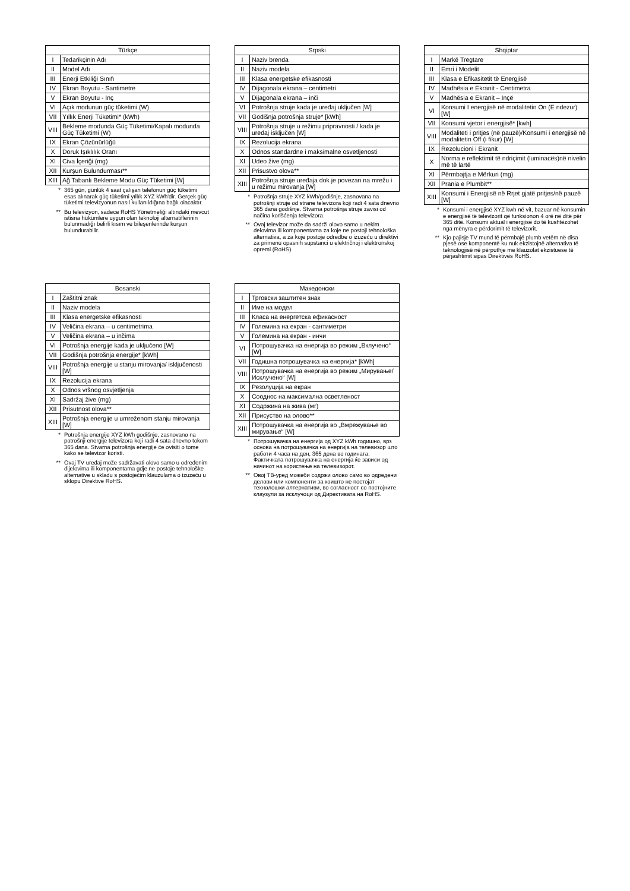| Türkçe | |
| --- | --- |
| I | Tedarikçinin Adı |
| II | Model Adı |
| III | Enerji Etkiliği Sınıfı |
| IV | Ekran Boyutu - Santimetre |
| V | Ekran Boyutu - Inç |
| VI | Açık modunun güç tüketimi (W) |
| VII | Yıllık Enerji Tüketimi* (kWh) |
| VIII | Bekleme modunda Güç Tüketimi/Kapalı modunda Güç Tüketimi (W) |
| IX | Ekran Çözünürlüğü |
| X | Doruk Işıklılık Oranı |
| XI | Civa İçeriği (mg) |
| XII | Kurşun Bulundurması** |
| XIII | Ağ Tabanlı Bekleme Modu Güç Tüketimi [W] |
* 365 gün, günlük 4 saat çalışan telefonun güç tüketimi esas alınarak güç tüketimi yıllık XYZ kWh'dir. Gerçek güç tüketimi televizyonun nasıl kullanıldığına bağlı olacaktır.
** Bu televizyon, sadece RoHS Yönetmeliği altındaki mevcut istisna hükümlere uygun olan teknoloji alternatiflerinin bulunmadığı belirli kısım ve bileşenlerinde kurşun bulundurabilir.
| Srpski | |
| --- | --- |
| I | Naziv brenda |
| II | Naziv modela |
| III | Klasa energetske efikasnosti |
| IV | Dijagonala ekrana – centimetri |
| V | Dijagonala ekrana – inči |
| VI | Potrošnja struje kada je uređaj uključen [W] |
| VII | Godišnja potrošnja struje* [kWh] |
| VIII | Potrošnja struje u režimu pripravnosti / kada je uređaj isključen [W] |
| IX | Rezolucija ekrana |
| X | Odnos standardne i maksimalne osvetljenosti |
| XI | Udeo žive (mg) |
| XII | Prisustvo olova** |
| XIII | Potrošnja struje uređaja dok je povezan na mrežu i u režimu mirovanja [W] |
* Potrošnja struje XYZ kWh/godišnje, zasnovana na potrošnji struje od strane televizora koji radi 4 sata dnevno 365 dana godišnje. Stvarna potrošnja struje zavisi od načina korišćenja televizora.
** Ovaj televizor može da sadrži olovo samo u nekim delovima ili komponentama za koje ne postoji tehnološka alternativa, a za koje postoje odredbe o izuzeću u direktivi za primenu opasnih supstanci u električnoj i elektronskoj opremi (RoHS).
| Shqiptar | |
| --- | --- |
| I | Markë Tregtare |
| II | Emri i Modelit |
| III | Klasa e Efikasitetit të Energjisë |
| IV | Madhësia e Ekranit - Centimetra |
| V | Madhësia e Ekranit – Inçë |
| VI | Konsumi I energjisë në modalitetin On (E ndezur) [W] |
| VII | Konsumi vjetor i energjisë* [kwh] |
| VIII | Modaliteti i pritjes (në pauzë)/Konsumi i energjisë në modalitetin Off (i fikur) [W] |
| IX | Rezolucioni i Ekranit |
| X | Norma e reflektimit të ndriçimit (luminacës)në nivelin më të lartë |
| XI | Përmbajtja e Mërkuri (mg) |
| XII | Prania e Plumbit** |
| XIII | Konsumi i Energjisë në Rrjet gjatë pritjes/në pauzë [W] |
* Konsumi i energjisë XYZ kwh në vit, bazuar në konsumin e energjisë të televizorit që funksionon 4 orë në ditë për 365 ditë. Konsumi aktual i energjisë do të kushtëzohet nga mënyra e përdorimit të televizorit.
** Kjo pajisje TV mund të përmbajë plumb vetëm në disa pjesë ose komponentë ku nuk ekzistojnë alternativa të teknologjisë në përputhje me klauzolat ekzistuese të përjashtimit sipas Direktivës RoHS.
| Bosanski | |
| --- | --- |
| I | Zaštitni znak |
| II | Naziv modela |
| III | Klasa energetske efikasnosti |
| IV | Veličina ekrana – u centimetrima |
| V | Veličina ekrana – u inčima |
| VI | Potrošnja energije kada je uključeno [W] |
| VII | Godišnja potrošnja energije* [kWh] |
| VIII | Potrošnja energije u stanju mirovanja/ isključenosti [W] |
| IX | Rezolucija ekrana |
| X | Odnos vršnog osvjetljenja |
| XI | Sadržaj žive (mg) |
| XII | Prisutnost olova** |
| XIII | Potrošnja energije u umreženom stanju mirovanja [W] |
* Potrošnja energije XYZ kWh godišnje, zasnovano na potrošnji energije televizora koji radi 4 sata dnevno tokom 365 dana. Stvarna potrošnja energije će ovisiti o tome kako se televizor koristi.
** Ovaj TV uređaj može sadržavati olovo samo u određenim dijelovima ili komponentama gdje ne postoje tehnološke alternative u skladu s postojećim klauzulama o izuzeću u sklopu Direktive RoHS.
| Македонски | |
| --- | --- |
| I | Трговски заштитен знак |
| II | Име на модел |
| III | Класа на енергетска ефикасност |
| IV | Големина на екран - сантиметри |
| V | Големина на екран - инчи |
| VI | Потрошувачка на енергија во режим „Вклучено“ [W] |
| VII | Годишна потрошувачка на енергија* [kWh] |
| VIII | Потрошувачка на енергија во режим „Мирување/Исклучено“ [W] |
| IX | Резолуција на екран |
| X | Сооднос на максимална осветленост |
| XI | Содржина на жива (мг) |
| XII | Присуство на олово** |
| XIII | Потрошувачка на енергија во „Вмрежување во мирување“ [W] |
* Потрошувачка на енергија од XYZ kWh годишно, врз основа на потрошувачка на енергија на телевизор што работи 4 часа на ден, 365 дена во годината. Фактичката потрошувачка на енергија ќе зависи од начинот на користење на телевизорот.
** Овој ТВ-уред можеби содржи олово само во одредени делови или компоненти за коишто не постојат технолошки алтернативи, во согласност со постојните клаузули за исклучоци од Директивата на RoHS.